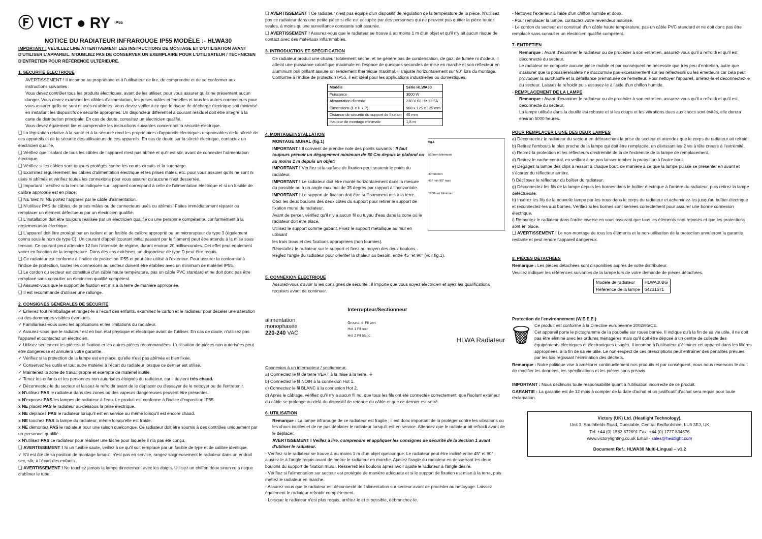Ⓕ VICT ● RY IP55
NOTICE DU RADIATEUR INFRAROUGE IP55 MODÈLE :- HLWA30
IMPORTANT : VEUILLEZ LIRE ATTENTIVEMENT LES INSTRUCTIONS DE MONTAGE ET D'UTILISATION AVANT D'UTILISER L'APPAREIL. N'OUBLIEZ PAS DE CONSERVER UN EXEMPLAIRE POUR L'UTILISATEUR / TECHNICIEN D'ENTRETIEN POUR RÉFÉRENCE ULTÉRIEURE.
1. SÉCURITÉ ÉLECTRIQUE
AVERTISSEMENT ! Il incombe au propriétaire et à l'utilisateur de lire, de comprendre et de se conformer aux instructions suivantes :
Vous devez contrôler tous les produits électriques, avant de les utiliser, pour vous assurer qu'ils ne présentent aucun danger. Vous devez examiner les câbles d'alimentation, les prises mâles et femelles et tous les autres connecteurs pour vous assurer qu'ils ne sont ni usés ni abîmés. Vous devez veiller à ce que le risque de décharge électrique soit minimisé en installant les dispositifs de sécurité appropriés. Un disjoncteur différentiel à courant résiduel doit être intégré à la carte de distribution principale. En cas de doute, consultez un électricien qualifié.
Vous devez également lire et comprendre les instructions suivantes concernant la sécurité électrique.
❑ La législation relative à la santé et à la sécurité rend les propriétaires d'appareils électriques responsables de la sûreté de ces appareils et de la sécurité des utilisateurs de ces appareils. En cas de doute sur la sûreté électrique, contactez un électricien qualifié.
❑ Vérifiez que l'isolant de tous les câbles de l'appareil n'est pas abîmé et qu'il est sûr, avant de connecter l'alimentation électrique.
❑ Vérifiez si les câbles sont toujours protégés contre les courts-circuits et la surcharge.
❑ Examinez régulièrement les câbles d'alimentation électrique et les prises mâles, etc. pour vous assurer qu'ils ne sont ni usés ni abîmés et vérifiez toutes les connexions pour vous assurer qu'aucune n'est desserrée.
❑ Important : Vérifiez si la tension indiquée sur l'appareil correspond à celle de l'alimentation électrique et si un fusible de calibre approprié est en place.
❑ NE tirez NI NE portez l'appareil par le câble d'alimentation.
❑ N'utilisez PAS de câbles, de prises mâles ou de connecteurs usés ou abîmés. Faites immédiatement réparer ou remplacer un élément défectueux par un électricien qualifié.
❑ L'installation doit être toujours réalisée par un électricien qualifié ou une personne compétente, conformément à la réglementation électrique.
❑ L'appareil doit être protégé par un isolant et un fusible de calibre approprié ou un microrupteur de type 3 (également connu sous le nom de type C). Un courant d'appel (courant initial passant par le filament) peut être attendu à la mise sous tension. Ce courant peut atteindre 12 fois l'intensité de régime, durant environ 20 millisecondes. Cet effet peut également varier en fonction de la température. Dans des cas extrêmes, un disjoncteur de type D peut être requis.
❑ Ce radiateur est conforme à l'indice de protection IP55 et peut être utilisé à l'extérieur. Pour assurer la conformité à l'indice de protection, toutes les connexions au secteur doivent être établies avec un minimum de matériel IP55.
❑ Le cordon du secteur est constitué d'un câble haute température, pas un câble PVC standard et ne doit donc pas être remplacé sans consulter un électricien qualifié compétent.
❑ Assurez-vous que le support de fixation est mis à la terre de manière appropriée.
❑ Il est recommandé d'utiliser une rallonge.
2. CONSIGNES GÉNÉRALES DE SÉCURITÉ
✓ Enlevez tout l'emballage et rangez-le à l'écart des enfants, examinez le carton et le radiateur pour déceler une altération ou des dommages visibles éventuels.
✓ Familiarisez-vous avec les applications et les limitations du radiateur.
✓ Assurez-vous que le radiateur est en bon état physique et électrique avant de l'utiliser. En cas de doute, n'utilisez pas l'appareil et contactez un électricien.
✓ Utilisez seulement les pièces de fixation et les autres pièces recommandées. L'utilisation de pièces non autorisées peut être dangereuse et annulera votre garantie.
✓ Vérifiez si la protection de la lampe est en place, qu'elle n'est pas abîmée et bien fixée.
✓ Conservez les outils et tout autre matériel à l'écart du radiateur lorsque ce dernier est utilisé.
✓ Maintenez la zone de travail propre et exempte de matériel inutile.
✓ Tenez les enfants et les personnes non autorisées éloignés du radiateur, car il devient très chaud.
✓ Déconnectez-le du secteur et laissez-le refroidir avant de le déplacer ou d'essayer de le nettoyer ou de l'entretenir.
x N'utilisez PAS le radiateur dans des zones où des vapeurs dangereuses peuvent être présentes.
x N'exposez PAS les lampes de radiateur à l'eau. Le produit est conforme à l'indice d'exposition IP55.
x NE placez PAS le radiateur au-dessous la prise électrique.
x NE déplacez PAS le radiateur lorsqu'il est en service ou même lorsqu'il est encore chaud.
x NE touchez PAS la lampe du radiateur, même lorsqu'elle est froide.
x NE démontez PAS le radiateur pour une raison quelconque. Ce radiateur doit être soumis à des contrôles uniquement par un personnel qualifié.
x N'utilisez PAS ce radiateur pour réaliser une tâche pour laquelle il n'a pas été conçu.
❑ AVERTISSEMENT ! Si un fusible saute, veillez à ce qu'il soit remplacé par un fusible de type et de calibre identique.
✓ S'il est ôté de sa position de montage lorsqu'il n'est pas en service, rangez soigneusement le radiateur dans un endroit sec, sûr, à l'écart des enfants.
❑ AVERTISSEMENT ! Ne touchez jamais la lampe directement avec les doigts. Utilisez un chiffon doux sinon cela risque d'abîmer le tube.
❑ AVERTISSEMENT ! Ce radiateur n'est pas équipé d'un dispositif de régulation de la température de la pièce. N'utilisez pas ce radiateur dans une petite pièce si elle est occupée par des personnes qui ne peuvent pas quitter la pièce toutes seules, à moins qu'une surveillance constante soit assurée.
❑ AVERTISSEMENT ! Assurez-vous que le radiateur se trouve à au moins 1 m d'un objet et qu'il n'y ait aucun risque de contact avec des matériaux inflammables.
3. INTRODUCTION ET SPÉCIFICATION
Ce radiateur produit une chaleur totalement sèche, et ne génère pas de condensation, de gaz, de fumée ni d'odeur. Il atteint une puissance calorifique maximale en l'espace de quelques secondes de mise en marche et son réflecteur en aluminium poli brillant assure un rendement thermique maximal. Il s'ajuste horizontalement sur 90° lors du montage. Conforme à l'indice de protection IP55, il est idéal pour les applications industrielles ou domestiques.
| Modèle | Série HLWA30 |
| --- | --- |
| Puissance | 3000 W |
| Alimentation d'entrée | 230 V 60 Hz 12.5A |
| Dimensions (L x H x P) | 960 x 125 x 125 mm |
| Distance de sécurité du support de fixation | 45 mm |
| Hauteur de montage minimale | 1,8 m |
4. MONTAGE/INSTALLATION
fig.1
500mm Minimum
40mm min
45° min 90° max
1800mm Minimum
MONTAGE MURAL (fig.1)
IMPORTANT ! Il convient de prendre note des points suivants : Il faut toujours prévoir un dégagement minimum de 50 Cm depuis le plafond ou au moins 1 m depuis un objet;
IMPORTANT ! Vérifiez si la surface de fixation peut soutenir le poids du radiateur.
IMPORTANT ! Le radiateur doit être monté horizontalement dans la mesure du possible ou à un angle maximal de 35 degrés par rapport à l'horizontale.
IMPORTANT ! Le support de fixation doit être suffisamment mis à la terre.
Ôtez les deux boulons des deux côtés du support pour retirer le support de fixation mural du radiateur.
Avant de percer, vérifiez qu'il n'y a aucun fil ou tuyau d'eau dans la zone où le radiateur doit être placé.
Utilisez le support comme gabarit. Fixez le support métallique au mur en utilisant
les trois trous et des fixations appropriées (non fournies).
Réinstallez le radiateur sur le support et fixez au moyen des deux boulons.
Réglez l'angle du radiateur pour orienter la chaleur au besoin, entre 45 °et 90° (voir fig.1).
5. CONNEXION ÉLECTRIQUE
Assurez-vous d'avoir lu les consignes de sécurité ; il importe que vous soyez électricien et ayez les qualifications requises avant de continuer.
alimentation
monophasée
220-240 VAC
Interrupteur/Sectionneur
Ground ⏚ Fil vert
Hot 1 Fil noir
Hot 2 Fil blanc
HLWA Radiateur
Connexion à un interrupteur / sectionneur.
a) Connectez le fil de terre VERT à la mise à la terre. ⏚
b) Connectez le fil NOIR à la connexion Hot 1.
c) Connectez le fil BLANC à la connexion Hot 2.
d) Après le câblage, vérifiez qu'il n'y a aucun fil nu, que tous les fils ont été connectés correctement, que l'isolant extérieur du câble se prolonge au-delà du dispositif de retenue du câble et que ce dernier est serré.
6. UTILISATION
Remarque : La lampe infrarouge de ce radiateur est fragile ; il est donc important de la protéger contre les vibrations ou les chocs inutiles et de ne pas déplacer le radiateur lorsqu'il est en service. Attendez que le radiateur ait refroidi avant de le déplacer.
AVERTISSEMENT ! Veillez à lire, comprendre et appliquer les consignes de sécurité de la Section 1 avant d'utiliser le radiateur.
- Vérifiez si le radiateur se trouve à au moins 1 m d'un objet quelconque. Le radiateur peut être incliné entre 45° et 90° ; ajustez-le à l'angle requis avant de mettre le radiateur en marche. Ajustez l'angle du radiateur en desserrant les deux boulons du support de fixation mural. Resserrez les boulons après avoir ajusté le radiateur à l'angle désiré.
- Vérifiez si l'alimentation sur secteur est protégée de manière adéquate et si le support de fixation est mise à la terre, puis mettez le radiateur en marche.
- Assurez-vous que le radiateur est déconnecté de l'alimentation sur secteur avant de procéder au nettoyage. Laissez également le radiateur refroidir complètement.
- Lorsque le radiateur n'est plus requis, arrêtez-le et si possible, débranchez-le.
- Nettoyez l'extérieur à l'aide d'un chiffon humide et doux.
- Pour remplacer la lampe, contactez votre revendeur autorisé.
- Le cordon du secteur est constitué d'un câble haute température, pas un câble PVC standard et ne doit donc pas être remplacé sans consulter un électricien qualifié compétent.
7. ENTRETIEN
Remarque : Avant d'examiner le radiateur ou de procéder à son entretien, assurez-vous qu'il a refroidi et qu'il est déconnecté du secteur.
Le radiateur ne comporte aucune pièce mobile et par conséquent ne nécessite que très peu d'entretien, autre que s'assurer que la poussière/saleté ne s'accumule pas excessivement sur les réflecteurs ou les émetteurs car cela peut provoquer la surchauffe et la défaillance prématurée de l'émetteur. Pour nettoyer l'appareil, arrêtez-le et déconnectez-le du secteur. Laissez-le refroidir puis essuyez-le à l'aide d'un chiffon humide.
- REMPLACEMENT DE LA LAMPE
Remarque : Avant d'examiner le radiateur ou de procéder à son entretien, assurez-vous qu'il a refroidi et qu'il est déconnecté du secteur.
La lampe utilisée dans la douille est robuste et si les coups et les vibrations dues aux chocs sont évités, elle durera environ 5000 heures.
POUR REMPLACER L'UNE DES DEUX LAMPES
a) Déconnectez le radiateur du secteur en débranchant la prise du secteur et attendez que le corps du radiateur ait refroidi.
b) Retirez l'embouts le plus proche de la lampe qui doit être remplacée, en dévissant les 2 vis à tête creuse à l'extrémité.
c) Retirez la protection et les réflecteurs d'extrémité de la de l'extrémité de la lampe de remplacement.
d) Retirez le cache central, en veillant à ne pas laisser tomber la protection à l'autre bout.
e) Dégagez la lampe des clips à ressort à chaque bout, de manière à ce que la lampe puisse se présenter en avant et s'écarter du réflecteur arrière.
f) Déclipsez le réflecteur du boîtier du radiateur.
g) Déconnectez les fils de la lampe depuis les bornes dans le boîtier électrique à l'arrière du radiateur, puis retirez la lampe défectueuse.
h) Insérez les fils de la nouvelle lampe par les trous dans le corps du radiateur et acheminez-les jusqu'au boîtier électrique et reconnectez-les aux bornes. Vérifiez si les bornes sont serrées correctement pour assurer une bonne connexion électrique.
i) Remontez le radiateur dans l'ordre inverse en vous assurant que tous les éléments sont reposés et que les protections sont en place.
❑ AVERTISSEMENT ! Le non-montage de tous les éléments et la non-utilisation de la protection annuleront la garantie restante et peut rendre l'appareil dangereux.
8. PIÈCES DÉTACHÉES
Remarque : Les pièces détachées sont disponibles auprès de votre distributeur.
Veuillez indiquer les références suivantes de la lampe lors de votre demande de pièces détachées.
| Modèle de radiateur | HLWA30BG |
| Référence de la lampe | 64231571 |
Protection de l'environnement (W.E.E.E.)
🗑
Ce produit est conforme à la Directive européenne 2002/96/CE.
Cet appareil porte le pictogramme de la poubelle sur roues barrée. Il indique qu'à la fin de sa vie utile, il ne doit pas être éliminé avec les ordures ménagères mais qu'il doit être déposé à un centre de collecte des équipements électriques et électroniques usagés. Il incombe à l'utilisateur d'éliminer cet appareil dans les filières appropriées, à la fin de sa vie utile. Le non-respect de ces prescriptions peut entraîner des pénalités prévues par les lois régissant l'élimination des déchets.
Remarque : Notre politique vise à améliorer continuellement nos produits et par conséquent, nous nous réservons le droit de modifier les données, les spécifications et les pièces sans préavis.
IMPORTANT : Nous déclinons toute responsabilité quant à l'utilisation incorrecte de ce produit.
GARANTIE : La garantie est de 12 mois à compter de la date d'achat et un justificatif d'achat sera requis pour toute réclamation.
Victory (UK) Ltd. (Heatlight Technology),
Unit 3, Southfields Road, Dunstable, Central Bedfordshire, LU6 3EJ, UK
Tel: +44 (0) 1582 672691 Fax: +44 (0) 1727 834676
www.victorylighting.co.uk Email - sales@heatlight.com
Document Ref.: HLWA30 Multi-Lingual – v1.2